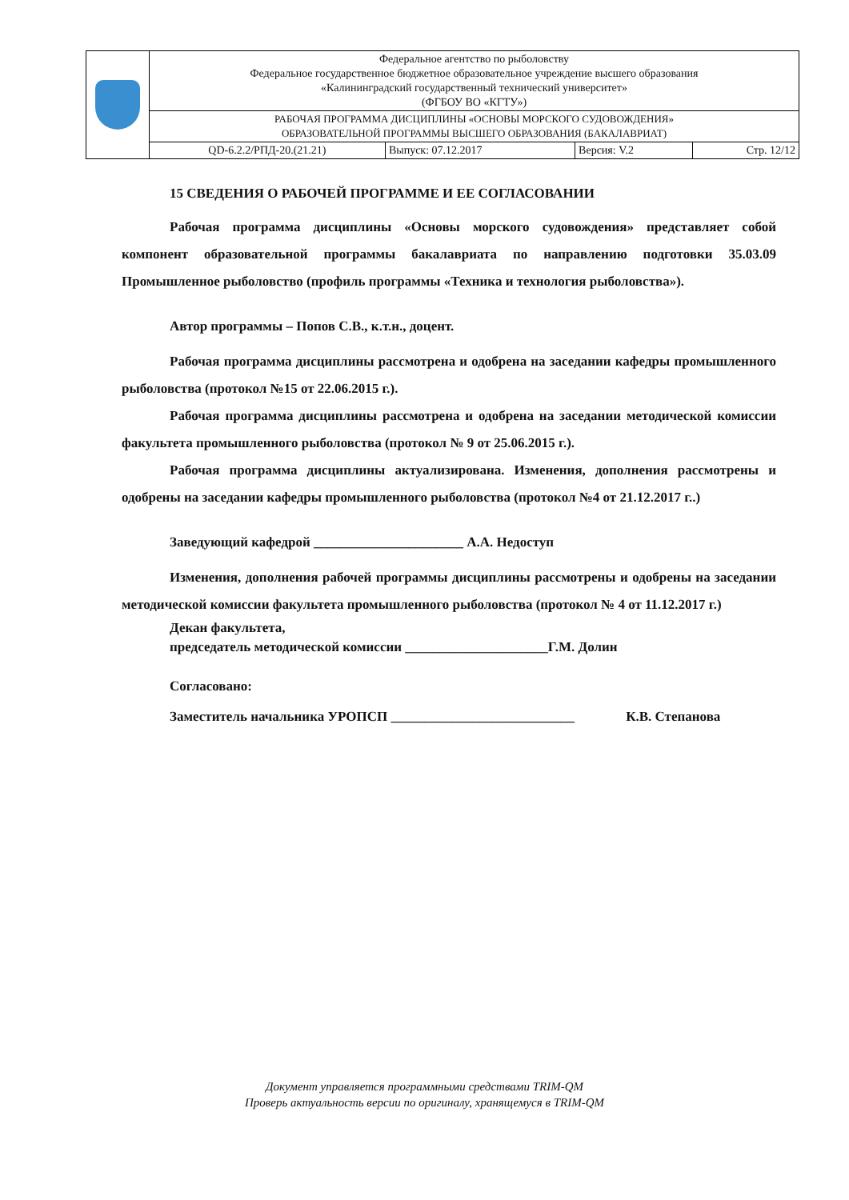| | Федеральное агентство по рыболовству Федеральное государственное бюджетное образовательное учреждение высшего образования «Калининградский государственный технический университет» (ФГБОУ ВО «КГТУ») | | | |
| | РАБОЧАЯ ПРОГРАММА ДИСЦИПЛИНЫ «ОСНОВЫ МОРСКОГО СУДОВОЖДЕНИЯ» ОБРАЗОВАТЕЛЬНОЙ ПРОГРАММЫ ВЫСШЕГО ОБРАЗОВАНИЯ (БАКАЛАВРИАТ) | | | |
| | QD-6.2.2/РПД-20.(21.21) | Выпуск: 07.12.2017 | Версия: V.2 | Стр. 12/12 |
15 СВЕДЕНИЯ О РАБОЧЕЙ ПРОГРАММЕ И ЕЕ СОГЛАСОВАНИИ
Рабочая программа дисциплины «Основы морского судовождения» представляет собой компонент образовательной программы бакалавриата по направлению подготовки 35.03.09 Промышленное рыболовство (профиль программы «Техника и технология рыболовства»).
Автор программы – Попов С.В., к.т.н., доцент.
Рабочая программа дисциплины рассмотрена и одобрена на заседании кафедры промышленного рыболовства (протокол №15 от 22.06.2015 г.).
Рабочая программа дисциплины рассмотрена и одобрена на заседании методической комиссии факультета промышленного рыболовства (протокол № 9 от 25.06.2015 г.).
Рабочая программа дисциплины актуализирована. Изменения, дополнения рассмотрены и одобрены на заседании кафедры промышленного рыболовства (протокол №4 от 21.12.2017 г..)
Заведующий кафедрой ______________________ А.А. Недоступ
Изменения, дополнения рабочей программы дисциплины рассмотрены и одобрены на заседании методической комиссии факультета промышленного рыболовства (протокол № 4 от 11.12.2017 г.)
Декан факультета,
председатель методической комиссии _____________________Г.М. Долин
Согласовано:
Заместитель начальника УРОПСП ___________________________ К.В. Степанова
Документ управляется программными средствами TRIM-QM
Проверь актуальность версии по оригиналу, хранящемуся в TRIM-QM